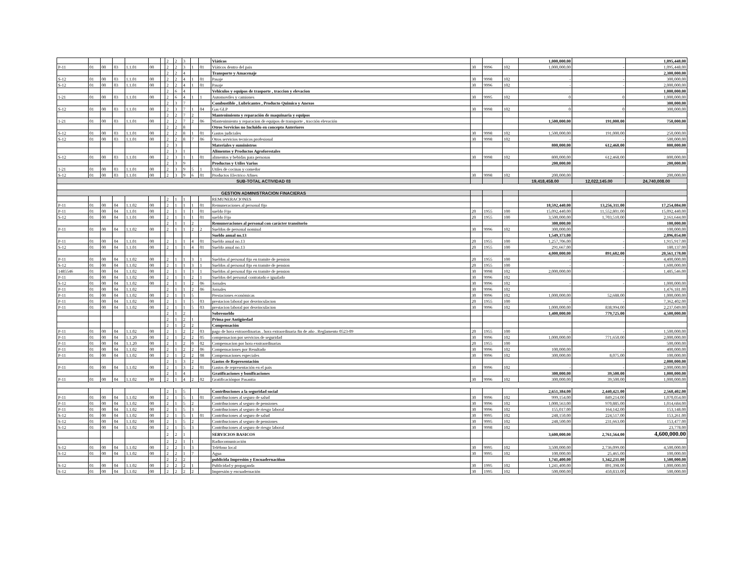| | | | | | | | 2 | 2 | 3 | | | Viáticos | | | | 1,000,000.00 | | 1,095,448.00 |
| P-11 | 01 | 00 | 03 | 1.1.01 | 00 | | 2 | 2 | 3 | 1 | 01 | Viáticos dentro del pais | 30 | 9996 | 102 | 1,000,000.00 | - | 1,095,448.00 |
| | | | | | | | 2 | 2 | 4 | | | Transporte y Amacenaje | | | | | | 2,300,000.00 |
| S-12 | 01 | 00 | 03 | 1.1.01 | 00 | | 2 | 2 | 4 | 1 | 01 | Pasaje | 30 | 9998 | 102 | - | - | 300,000.00 |
| S-12 | 01 | 00 | 03 | 1.1.01 | 00 | | 2 | 2 | 4 | 1 | 01 | Pasaje | 30 | 9996 | 102 | - | - | 2,000,000.00 |
| | | | | | | | 2 | 6 | 4 | | | Vehiculos y equipos de trasporte , traccion y elevacion | | | | | | 1,000,000.00 |
| 1-21 | 01 | 00 | 03 | 1.1.01 | 00 | | 2 | 6 | 4 | 1 | 1 | Automoviles y camiones | 30 | 9995 | 102 | 0 | 0 | 1,000,000.00 |
| | | | | | | | 2 | 3 | 7 | | | Combustible , Lubricantes , Producto Quimico y Anexos | | | | | | 300,000.00 |
| S-12 | 01 | 00 | 03 | 1.1.01 | 00 | | 2 | 3 | 7 | 1 | 04 | Gas GLP | 30 | 9998 | 102 | 0 | 0 | 300,000.00 |
| | | | | | | | 2 | 2 | 7 | 2 | | Mantenimiento y reparación de maquinaria y equipos | | | | | | |
| 1-21 | 01 | 00 | 03 | 1.1.01 | 00 | | 2 | 2 | 7 | 2 | 06 | Mantenimiento y reparacion de equipos de transporte , tracción elevación | | | | 1,500,000.00 | 191,000.00 | 750,000.00 |
| | | | | | | | 2 | 2 | 8 | | | Otros Servicios no Incluido en concepto Anteriores | | | | | | |
| S-12 | 01 | 00 | 03 | 1.1.01 | 00 | | 2 | 2 | 8 | 1 | 01 | Gastos judiciales | 30 | 9998 | 102 | 1,500,000.00 | 191,000.00 | 250,000.00 |
| S-12 | 01 | 00 | 03 | 1.1.01 | 00 | | 2 | 2 | 8 | 7 | 06 | Otros servicios tecnicos profesional | 30 | 9998 | 102 | - | - | 500,000.00 |
| | | | | | | | 2 | 3 | | | | Materiales y suministros | | | | 800,000.00 | 612,468.00 | 800,000.00 |
| | | | | | | | 2 | 3 | 1 | | | Alimentos y Productos Agroforestales | | | | | | |
| S-12 | 01 | 00 | 03 | 1.1.01 | 00 | | 2 | 3 | 1 | 1 | 01 | alimentos y bebidas para personas | 30 | 9998 | 102 | 800,000.00 | 612,468.00 | 800,000.00 |
| | | | | | | | 2 | 3 | 9 | | | Productos y Utiles Varios | | | | 200,000.00 | | 200,000.00 |
| 1-21 | 01 | 00 | 03 | 1.1.01 | 00 | | 2 | 3 | 9 | 5 | 1 | Utiles de cocinas y comedor | | | | | | |
| S-12 | 01 | 00 | 03 | 1.1.01 | 00 | | 2 | 3 | 9 | 6 | 01 | Productos Electrico Afines | 30 | 9998 | 102 | 200,000.00 | - | 200,000.00 |
| SUB-TOTAL ACTIVIDAD 03 | | | | | | | | | | | | | | | | 19,418,458.00 | 12,022,145.00 | 24,740,008.00 |
| GESTION ADMINISTRACION FINACIERAS | | | | | | | | | | | | | | | | | | |
| | | | | | | | 2 | 1 | 1 | | | REMUNERACIONES | | | | | | |
| P-11 | 01 | 00 | 04 | 1.1.02 | 00 | | 2 | 1 | 1 | 1 | 01 | Remuneraciones al personal fijo | | | | 18,592,440.00 | 13,256,311.00 | 17,254,084.00 |
| P-11 | 01 | 00 | 04 | 1.1.01 | 00 | | 2 | 1 | 1 | 1 | 01 | sueldo Fijo | 20 | 1955 | 100 | 15,092,440.00 | 11,552,801.00 | 15,092,440.00 |
| S-12 | 01 | 00 | 04 | 1.1.01 | 00 | | 2 | 1 | 1 | 1 | 01 | sueldo Fijo | 20 | 1955 | 100 | 3,500,000.00 | 1,703,510.00 | 2,161,644.00 |
| | | | | | | | 2 | 1 | 1 | 2 | | Remuneraciones al personal con carácter transitorio | | | | 300,000.00 | | 100,000.00 |
| P-11 | 01 | 00 | 04 | 1.1.02 | 00 | | 2 | 1 | 1 | 2 | 2 | Sueldos de personal nominal | 30 | 9996 | 102 | 300,000.00 | - | 100,000.00 |
| | | | | | | | | | | | | Sueldo anual no.13 | | | | 1,549,373.00 | | 2,096,054.00 |
| P-11 | 01 | 00 | 04 | 1.1.01 | 00 | | 2 | 1 | 1 | 4 | 01 | Sueldo anual no.13 | 20 | 1955 | 100 | 1,257,706.00 | - | 1,915,917.00 |
| S-12 | 01 | 00 | 04 | 1.1.01 | 00 | | 2 | 1 | 1 | 4 | 01 | Sueldo anual no.13 | 20 | 1955 | 100 | 291,667.00 | - | 180,137.00 |
| | | | | | | | | | | | | | | | | 4,000,000.00 | 891,682.00 | 20,561,178.00 |
| P-11 | 01 | 00 | 04 | 1.1.02 | 00 | | 2 | 1 | 1 | 3 | 1 | Sueldos al personal fijo en tramite de pension | 20 | 1955 | 100 | - | - | 4,400,000.00 |
| S-12 | 01 | 00 | 04 | 1.1.02 | 00 | | 2 | 1 | 1 | 3 | 1 | Sueldos al personal fijo en tramite de pension | 20 | 1955 | 100 | - | - | 1,600,000.00 |
| 1485546 | 01 | 00 | 04 | 1.1.02 | 00 | | 2 | 1 | 1 | 3 | 1 | Sueldos al personal fijo en tramite de pension | 30 | 9998 | 102 | 2,000,000.00 | - | 1,485,546.00 |
| P-11 | 01 | 00 | 04 | 1.1.02 | 00 | | 2 | 1 | 1 | 2 | 1 | Sueldos del personal contratado e igualado | 30 | 9996 | 102 | | | |
| S-12 | 01 | 00 | 04 | 1.1.02 | 00 | | 2 | 1 | 1 | 2 | 06 | Jornales | 30 | 9996 | 102 | - | - | 1,000,000.00 |
| P-11 | 01 | 00 | 04 | 1.1.02 | | | 2 | 1 | 1 | 2 | 06 | Jornales | 30 | 9996 | 102 | | | 1,476,181.00 |
| P-11 | 01 | 00 | 04 | 1.1.02 | 00 | | 2 | 1 | 1 | 5 | | Prestaciones económicas | 30 | 9996 | 102 | 1,000,000.00 | 52,688.00 | 1,000,000.00 |
| P-11 | 01 | 00 | 04 | 1.1.02 | 00 | | 2 | 1 | 1 | 5 | 03 | prestacion laboral por desvinculacion | 20 | 1955 | 100 | - | - | 7,362,402.00 |
| P-11 | 01 | 00 | 04 | 1.1.02 | 00 | | 2 | 1 | 1 | 5 | 03 | prestacion laboral por desvinculacion | 30 | 9996 | 102 | 1,000,000.00 | 838,994.00 | 2,237,049.00 |
| | | | | | | | 2 | 1 | 2 | | | Sobresueldo | | | | 1,400,000.00 | 779,725.00 | 4,500,000.00 |
| | | | | | | | 2 | 1 | 2 | 1 | | Prima por Antigüedad | | | | | | |
| | | | | | | | 2 | 1 | 2 | 2 | | Compensación | | | | | | |
| P-11 | 01 | 00 | 04 | 1.1.02 | 00 | | 2 | 1 | 2 | 2 | 03 | pago de hora extraordinarias . hora extraordinaria fin de año . Reglamento 0523-09 | 20 | 1955 | 100 | - | - | 1,500,000.00 |
| P-11 | 01 | 00 | 04 | 1.1.20 | 00 | | 2 | 1 | 2 | 2 | 05 | compensacion por servicios de seguridad | 30 | 9996 | 102 | 1,000,000.00 | 771,650.00 | 2,000,000.00 |
| P-11 | 01 | 00 | 04 | 1.1.20 | 00 | | 2 | 1 | 2 | 0 | 02 | Compensacion por hora exstraordinarias | 20 | 1955 | 100 | | | 500,000.00 |
| P-11 | 01 | 00 | 04 | 1.1.02 | 00 | | 2 | 1 | 2 | 2 | 06 | Compensaciones por Resultado | 30 | 9996 | 102 | 100,000.00 | - | 400,000.00 |
| P-11 | 01 | 00 | 04 | 1.1.02 | 00 | | 2 | 1 | 2 | 2 | 08 | Compensaciones especiales | 30 | 9996 | 102 | 300,000.00 | 8,075.00 | 100,000.00 |
| | | | | | | | 2 | 1 | 3 | 2 | | Gastos de Representación | | | | | | 2,000,000.00 |
| P-11 | 01 | 00 | 04 | 1.1.02 | 00 | | 2 | 1 | 3 | 2 | 01 | Gastos de representación en el pais | 30 | 9996 | 102 | - | - | 2,000,000.00 |
| | | | | | | | 2 | 1 | 4 | | | Gratificaciones y bonificaciones | | | | 300,000.00 | 39,500.00 | 1,000,000.00 |
| P-11 | 01 | 00 | 04 | 1.1.02 | 00 | | 2 | 1 | 4 | 2 | 02 | Gratificaciónpor Pasantia | 30 | 9996 | 102 | 300,000.00 | 39,500.00 | 1,000,000.00 |
| | | | | | | | 2 | 1 | 5 | | | Contribuciones a la seguridad social | | | | 2,651,384.00 | 2,440,421.00 | 2,568,402.00 |
| P-11 | 01 | 00 | 04 | 1.1.02 | 00 | | 2 | 1 | 5 | 1 | 01 | Contribuciones al seguro de salud | 30 | 9996 | 102 | 999,154.00 | 849,214.00 | 1,070,054.00 |
| P-11 | 01 | 00 | 04 | 1.1.02 | 00 | | 2 | 1 | 5 | 2 | | Contribuciones al seguro de pensiones | 30 | 9996 | 102 | 1,000,563.00 | 970,885.00 | 1,014,684.00 |
| P-11 | 01 | 00 | 04 | 1.1.02 | 00 | | 2 | 1 | 5 | 3 | | Contribuciones al seguro de riesgo laboral | 30 | 9996 | 102 | 155,017.00 | 164,142.00 | 153,148.00 |
| S-12 | 01 | 00 | 04 | 1.1.02 | 00 | | 2 | 1 | 5 | 1 | 01 | Contribuciones al seguro de salud | 30 | 9995 | 102 | 248,150.00 | 224,517.00 | 153,261.00 |
| S-12 | 01 | 00 | 04 | 1.1.02 | 00 | | 2 | 1 | 5 | 2 | | Contribuciones al seguro de pensiones | 30 | 9995 | 102 | 248,500.00 | 231,663.00 | 153,477.00 |
| S-12 | 01 | 00 | 04 | 1.1.02 | 00 | | 2 | 1 | 5 | 3 | | Contribuciones al seguro de riesgo laboral | 30 | 9998 | 102 | | | 23,778.00 |
| | | | | | | | 2 | 2 | 1 | | | SERVICIOS BASICOS | | | | 3,600,000.00 | 2,761,564.00 | 4,600,000.00 |
| | | | | | | | 2 | 2 | 1 | 1 | | Radiocomunicación | | | | | | |
| S-12 | 01 | 00 | 04 | 1.1.02 | 00 | | 2 | 2 | 1 | 3 | | Teléfono local | 30 | 9995 | 102 | 3,500,000.00 | 2,736,099.00 | 4,500,000.00 |
| S-12 | 01 | 00 | 04 | 1.1.02 | 00 | | 2 | 2 | 1 | 7 | | Agua | 30 | 9995 | 102 | 100,000.00 | 25,465.00 | 100,000.00 |
| | | | | | | | 2 | 2 | 2 | | | publicida Impresión y Encuadernaciñon | | | | 1,741,400.00 | 1,342,231.00 | 1,500,000.00 |
| S-12 | 01 | 00 | 04 | 1.1.02 | 00 | | 2 | 2 | 2 | 1 | | Publicidad y propaganda | 30 | 1995 | 102 | 1,241,400.00 | 891,398.00 | 1,000,000.00 |
| S-12 | 01 | 00 | 04 | 1.1.02 | 00 | | 2 | 2 | 2 | 2 | | Impresión y encuadernación | 30 | 1995 | 102 | 500,000.00 | 450,833.00 | 500,000.00 |